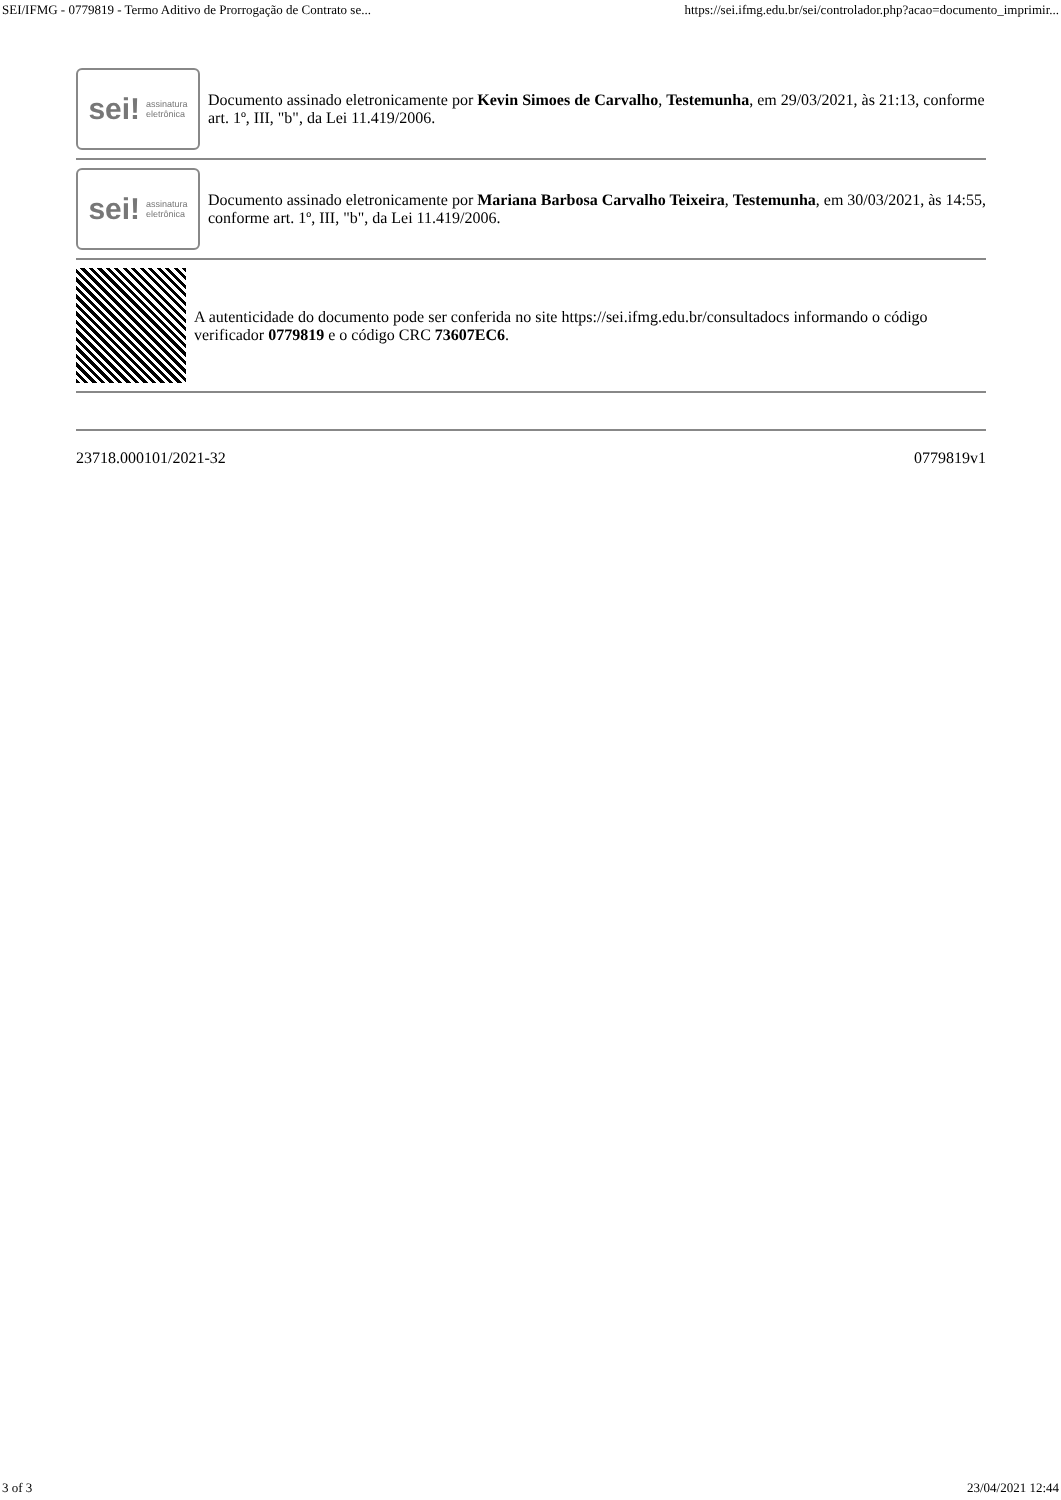SEI/IFMG - 0779819 - Termo Aditivo de Prorrogação de Contrato se... https://sei.ifmg.edu.br/sei/controlador.php?acao=documento_imprimir...
sei! assinatura
eletrônica
Documento assinado eletronicamente por Kevin Simoes de Carvalho, Testemunha, em 29/03/2021, às 21:13, conforme art. 1º, III, "b", da Lei 11.419/2006.
sei! assinatura
eletrônica
Documento assinado eletronicamente por Mariana Barbosa Carvalho Teixeira, Testemunha, em 30/03/2021, às 14:55, conforme art. 1º, III, "b", da Lei 11.419/2006.
A autenticidade do documento pode ser conferida no site https://sei.ifmg.edu.br/consultadocs informando o código verificador 0779819 e o código CRC 73607EC6.
23718.000101/2021-32 0779819v1
3 of 3 23/04/2021 12:44